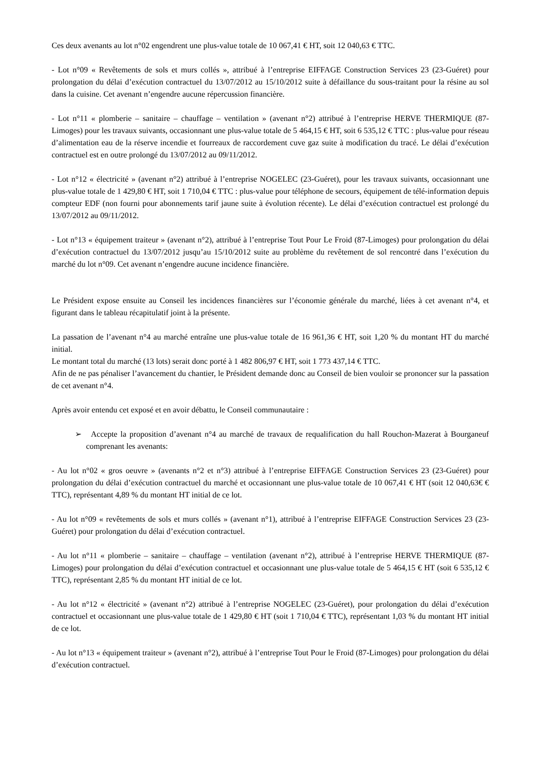Ces deux avenants au lot n°02 engendrent une plus-value totale de 10 067,41 € HT, soit 12 040,63 € TTC.
- Lot n°09 « Revêtements de sols et murs collés », attribué à l’entreprise EIFFAGE Construction Services 23 (23-Guéret) pour prolongation du délai d’exécution contractuel du 13/07/2012 au 15/10/2012 suite à défaillance du sous-traitant pour la résine au sol dans la cuisine. Cet avenant n’engendre aucune répercussion financière.
- Lot n°11 « plomberie – sanitaire – chauffage – ventilation » (avenant n°2) attribué à l’entreprise HERVE THERMIQUE (87-Limoges) pour les travaux suivants, occasionnant une plus-value totale de 5 464,15 € HT, soit 6 535,12 € TTC : plus-value pour réseau d’alimentation eau de la réserve incendie et fourreaux de raccordement cuve gaz suite à modification du tracé. Le délai d’exécution contractuel est en outre prolongé du 13/07/2012 au 09/11/2012.
- Lot n°12 « électricité » (avenant n°2) attribué à l’entreprise NOGELEC (23-Guéret), pour les travaux suivants, occasionnant une plus-value totale de 1 429,80 € HT, soit 1 710,04 € TTC : plus-value pour téléphone de secours, équipement de télé-information depuis compteur EDF (non fourni pour abonnements tarif jaune suite à évolution récente). Le délai d’exécution contractuel est prolongé du 13/07/2012 au 09/11/2012.
- Lot n°13 « équipement traiteur » (avenant n°2), attribué à l’entreprise Tout Pour Le Froid (87-Limoges) pour prolongation du délai d’exécution contractuel du 13/07/2012 jusqu’au 15/10/2012 suite au problème du revêtement de sol rencontré dans l’exécution du marché du lot n°09. Cet avenant n’engendre aucune incidence financière.
Le Président expose ensuite au Conseil les incidences financières sur l’économie générale du marché, liées à cet avenant n°4, et figurant dans le tableau récapitulatif joint à la présente.
La passation de l’avenant n°4 au marché entraîne une plus-value totale de 16 961,36 € HT, soit 1,20 % du montant HT du marché initial.
Le montant total du marché (13 lots) serait donc porté à 1 482 806,97 € HT, soit 1 773 437,14 € TTC.
Afin de ne pas pénaliser l’avancement du chantier, le Président demande donc au Conseil de bien vouloir se prononcer sur la passation de cet avenant n°4.
Après avoir entendu cet exposé et en avoir débattu, le Conseil communautaire :
➢ Accepte la proposition d’avenant n°4 au marché de travaux de requalification du hall Rouchon-Mazerat à Bourganeuf comprenant les avenants:
- Au lot n°02 « gros oeuvre » (avenants n°2 et n°3) attribué à l’entreprise EIFFAGE Construction Services 23 (23-Guéret) pour prolongation du délai d’exécution contractuel du marché et occasionnant une plus-value totale de 10 067,41 € HT (soit 12 040,63€ € TTC), représentant 4,89 % du montant HT initial de ce lot.
- Au lot n°09 « revêtements de sols et murs collés » (avenant n°1), attribué à l’entreprise EIFFAGE Construction Services 23 (23-Guéret) pour prolongation du délai d’exécution contractuel.
- Au lot n°11 « plomberie – sanitaire – chauffage – ventilation (avenant n°2), attribué à l’entreprise HERVE THERMIQUE (87-Limoges) pour prolongation du délai d’exécution contractuel et occasionnant une plus-value totale de 5 464,15 € HT (soit 6 535,12 € TTC), représentant 2,85 % du montant HT initial de ce lot.
- Au lot n°12 « électricité » (avenant n°2) attribué à l’entreprise NOGELEC (23-Guéret), pour prolongation du délai d’exécution contractuel et occasionnant une plus-value totale de 1 429,80 € HT (soit 1 710,04 € TTC), représentant 1,03 % du montant HT initial de ce lot.
- Au lot n°13 « équipement traiteur » (avenant n°2), attribué à l’entreprise Tout Pour le Froid (87-Limoges) pour prolongation du délai d’exécution contractuel.